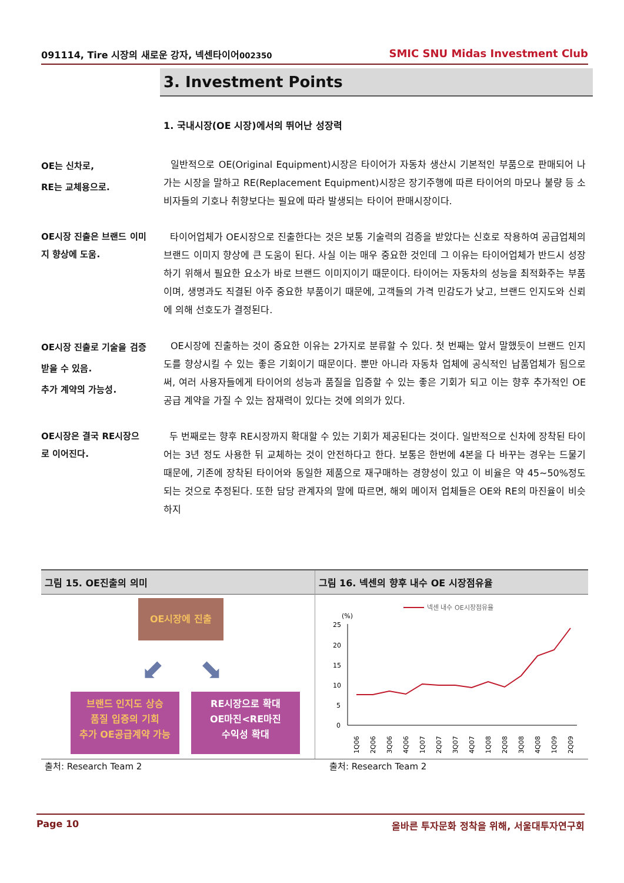091114, Tire 시장의 새로운 강자, 넥센타이어002350 SMIC SNU Midas Investment Club
3. Investment Points
1. 국내시장(OE 시장)에서의 뛰어난 성장력
OE는 신차로,
RE는 교체용으로.
일반적으로 OE(Original Equipment)시장은 타이어가 자동차 생산시 기본적인 부품으로 판매되어 나가는 시장을 말하고 RE(Replacement Equipment)시장은 장기주행에 따른 타이어의 마모나 불량 등 소비자들의 기호나 취향보다는 필요에 따라 발생되는 타이어 판매시장이다.
OE시장 진출은 브랜드 이미지 향상에 도움.
타이어업체가 OE시장으로 진출한다는 것은 보통 기술력의 검증을 받았다는 신호로 작용하여 공급업체의 브랜드 이미지 향상에 큰 도움이 된다. 사실 이는 매우 중요한 것인데 그 이유는 타이어업체가 반드시 성장하기 위해서 필요한 요소가 바로 브랜드 이미지이기 때문이다. 타이어는 자동차의 성능을 최적화주는 부품이며, 생명과도 직결된 아주 중요한 부품이기 때문에, 고객들의 가격 민감도가 낮고, 브랜드 인지도와 신뢰에 의해 선호도가 결정된다.
OE시장 진출로 기술을 검증받을 수 있음.
추가 계약의 가능성.
OE시장에 진출하는 것이 중요한 이유는 2가지로 분류할 수 있다. 첫 번째는 앞서 말했듯이 브랜드 인지도를 향상시킬 수 있는 좋은 기회이기 때문이다. 뿐만 아니라 자동차 업체에 공식적인 납품업체가 됨으로써, 여러 사용자들에게 타이어의 성능과 품질을 입증할 수 있는 좋은 기회가 되고 이는 향후 추가적인 OE공급 계약을 가질 수 있는 잠재력이 있다는 것에 의의가 있다.
OE시장은 결국 RE시장으로 이어진다.
두 번째로는 향후 RE시장까지 확대할 수 있는 기회가 제공된다는 것이다. 일반적으로 신차에 장착된 타이어는 3년 정도 사용한 뒤 교체하는 것이 안전하다고 한다. 보통은 한번에 4본을 다 바꾸는 경우는 드물기 때문에, 기존에 장착된 타이어와 동일한 제품으로 재구매하는 경향성이 있고 이 비율은 약 45~50%정도 되는 것으로 추정된다. 또한 담당 관계자의 말에 따르면, 해외 메이저 업체들은 OE와 RE의 마진율이 비슷하지
그림 15. OE진출의 의미
OE시장에 진출
⬋ ⬊
브랜드 인지도 상승
품질 입증의 기회
추가 OE공급계약 가능
RE시장으로 확대
OE마진<RE마진
수익성 확대
그림 16. 넥센의 향후 내수 OE 시장점유율
넥센 내수 OE시장점유율
(%)
25
20
15
10
5
0
1Q06
2Q06
3Q06
4Q06
1Q07
2Q07
3Q07
4Q07
1Q08
2Q08
3Q08
4Q08
1Q09
2Q09
출처: Research Team 2 출처: Research Team 2
Page 10 올바른 투자문화 정착을 위해, 서울대투자연구회